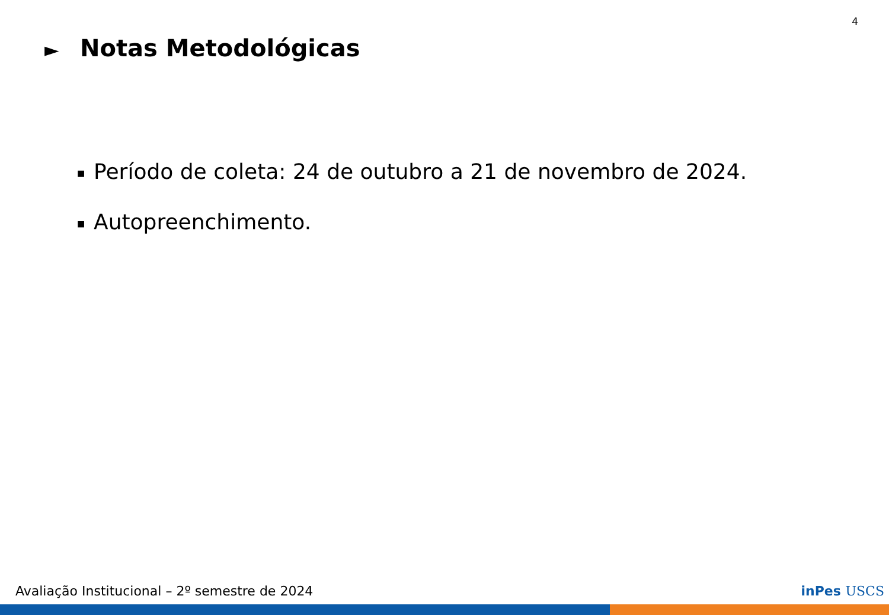4
► Notas Metodológicas
■ Período de coleta: 24 de outubro a 21 de novembro de 2024.
■ Autopreenchimento.
Avaliação Institucional – 2º semestre de 2024
inPes USCS